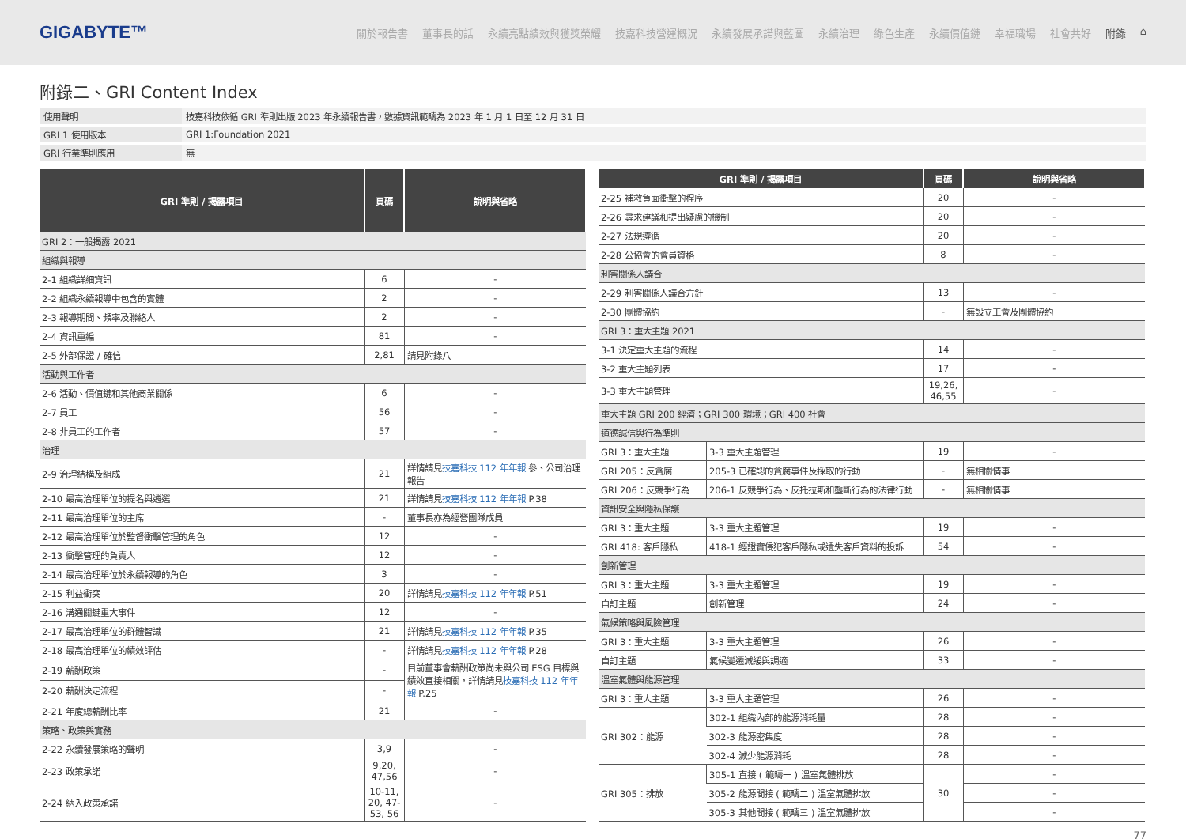GIGABYTE™
關於報告書 董事長的話 永續亮點績效與獲獎榮耀 技嘉科技營運概況 永續發展承諾與藍圖 永續治理 綠色生產 永續價值鏈 幸福職場 社會共好 附錄 ⌂
附錄二、GRI Content Index
| 使用聲明 | 技嘉科技依循 GRI 準則出版 2023 年永續報告書，數據資訊範疇為 2023 年 1 月 1 日至 12 月 31 日 |
| GRI 1 使用版本 | GRI 1:Foundation 2021 |
| GRI 行業準則應用 | 無 |
| GRI 準則 / 揭露項目 | 頁碼 | 說明與省略 |
| --- | --- | --- |
| GRI 2：一般揭露 2021 | | |
| 組織與報導 | | |
| 2-1 組織詳細資訊 | 6 | - |
| 2-2 組織永續報導中包含的實體 | 2 | - |
| 2-3 報導期間、頻率及聯絡人 | 2 | - |
| 2-4 資訊重編 | 81 | - |
| 2-5 外部保證 / 確信 | 2,81 | 請見附錄八 |
| 活動與工作者 | | |
| 2-6 活動、價值鏈和其他商業關係 | 6 | - |
| 2-7 員工 | 56 | - |
| 2-8 非員工的工作者 | 57 | - |
| 治理 | | |
| 2-9 治理結構及組成 | 21 | 詳情請見 技嘉科技 112 年年報 參、公司治理報告 |
| 2-10 最高治理單位的提名與遴選 | 21 | 詳情請見 技嘉科技 112 年年報 P.38 |
| 2-11 最高治理單位的主席 | - | 董事長亦為經營團隊成員 |
| 2-12 最高治理單位於監督衝擊管理的角色 | 12 | - |
| 2-13 衝擊管理的負責人 | 12 | - |
| 2-14 最高治理單位於永續報導的角色 | 3 | - |
| 2-15 利益衝突 | 20 | 詳情請見 技嘉科技 112 年年報 P.51 |
| 2-16 溝通關鍵重大事件 | 12 | - |
| 2-17 最高治理單位的群體智識 | 21 | 詳情請見 技嘉科技 112 年年報 P.35 |
| 2-18 最高治理單位的績效評估 | - | 詳情請見 技嘉科技 112 年年報 P.28 |
| 2-19 薪酬政策 | - | 目前董事會薪酬政策尚未與公司 ESG 目標與績效直接相關，詳情請見 技嘉科技 112 年年報 P.25 |
| 2-20 薪酬決定流程 | - | |
| 2-21 年度總薪酬比率 | 21 | - |
| 策略、政策與實務 | | |
| 2-22 永續發展策略的聲明 | 3,9 | - |
| 2-23 政策承諾 | 9,20, 47,56 | - |
| 2-24 納入政策承諾 | 10-11, 20, 47-53, 56 | - |
| GRI 準則 / 揭露項目 | | 頁碼 | 說明與省略 |
| --- | --- | --- | --- |
| 2-25 補救負面衝擊的程序 | | 20 | - |
| 2-26 尋求建議和提出疑慮的機制 | | 20 | - |
| 2-27 法規遵循 | | 20 | - |
| 2-28 公協會的會員資格 | | 8 | - |
| 利害關係人議合 | | | |
| 2-29 利害關係人議合方針 | | 13 | - |
| 2-30 團體協約 | | - | 無設立工會及團體協約 |
| GRI 3：重大主題 2021 | | | |
| 3-1 決定重大主題的流程 | | 14 | - |
| 3-2 重大主題列表 | | 17 | - |
| 3-3 重大主題管理 | | 19,26, 46,55 | - |
| 重大主題 GRI 200 經濟；GRI 300 環境；GRI 400 社會 | | | |
| 道德誠信與行為準則 | | | |
| GRI 3：重大主題 | 3-3 重大主題管理 | 19 | - |
| GRI 205：反貪腐 | 205-3 已確認的貪腐事件及採取的行動 | - | 無相關情事 |
| GRI 206：反競爭行為 | 206-1 反競爭行為、反托拉斯和壟斷行為的法律行動 | - | 無相關情事 |
| 資訊安全與隱私保護 | | | |
| GRI 3：重大主題 | 3-3 重大主題管理 | 19 | - |
| GRI 418: 客戶隱私 | 418-1 經證實侵犯客戶隱私或遺失客戶資料的投訴 | 54 | - |
| 創新管理 | | | |
| GRI 3：重大主題 | 3-3 重大主題管理 | 19 | - |
| 自訂主題 | 創新管理 | 24 | - |
| 氣候策略與風險管理 | | | |
| GRI 3：重大主題 | 3-3 重大主題管理 | 26 | - |
| 自訂主題 | 氣候變遷減緩與調適 | 33 | - |
| 溫室氣體與能源管理 | | | |
| GRI 3：重大主題 | 3-3 重大主題管理 | 26 | - |
| GRI 302：能源 | 302-1 組織內部的能源消耗量 | 28 | - |
| | 302-3 能源密集度 | 28 | - |
| | 302-4 減少能源消耗 | 28 | - |
| GRI 305：排放 | 305-1 直接 ( 範疇一 ) 溫室氣體排放 | 30 | - |
| | 305-2 能源間接 ( 範疇二 ) 溫室氣體排放 | | - |
| | 305-3 其他間接 ( 範疇三 ) 溫室氣體排放 | | - |
77